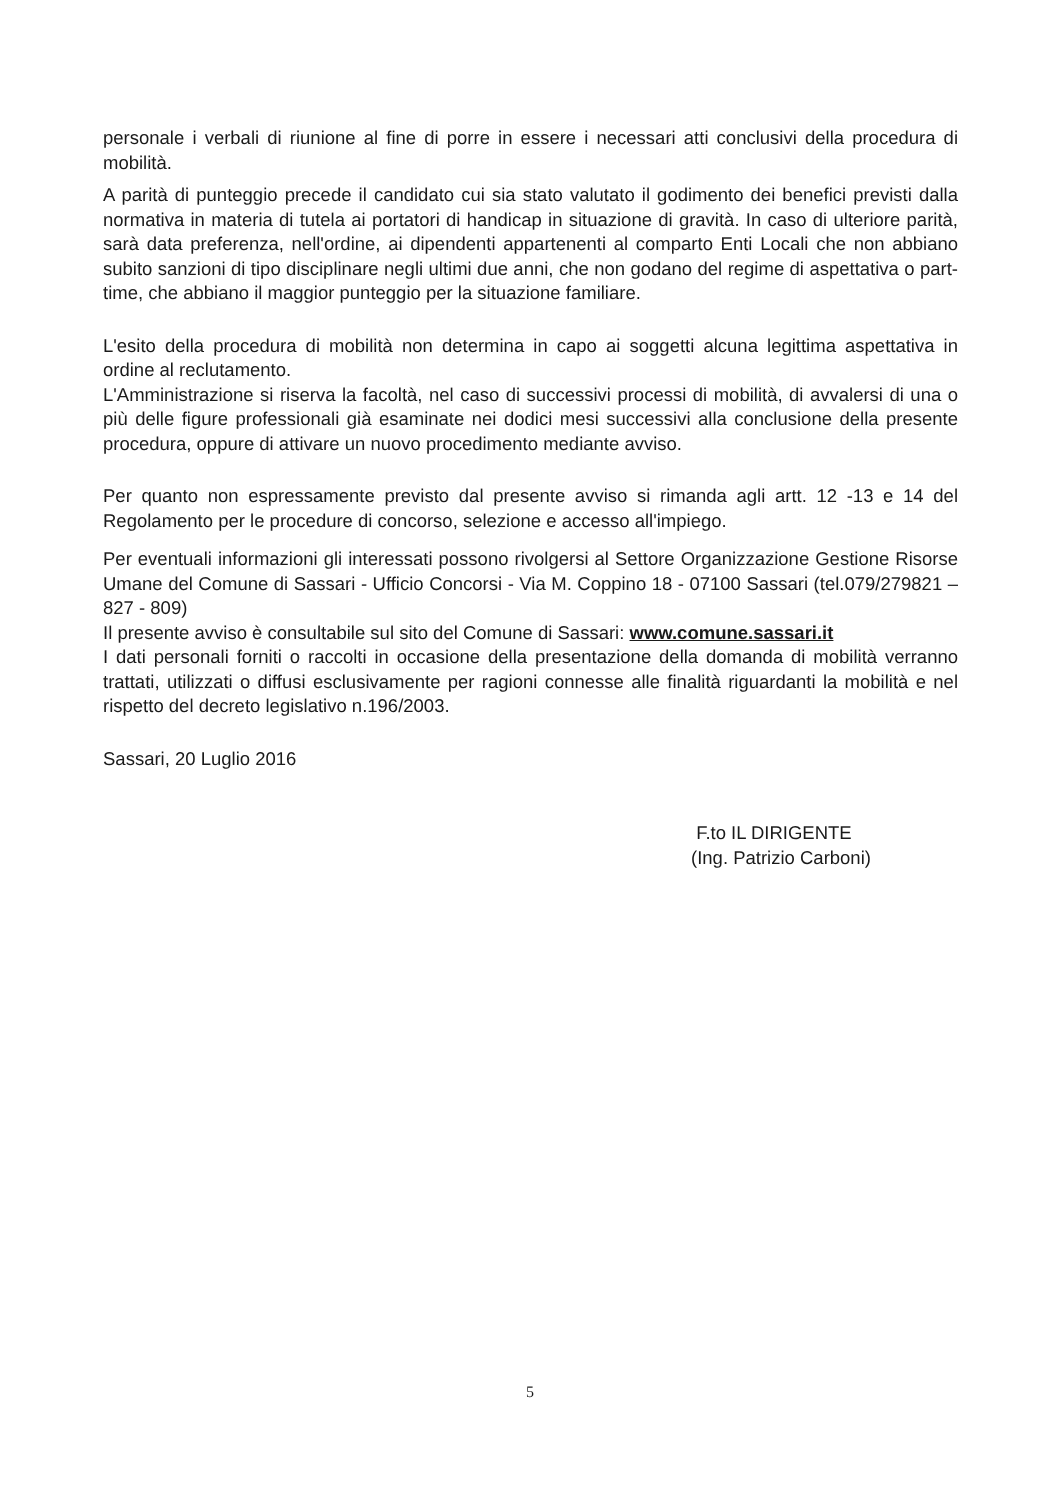personale i verbali di riunione al fine di porre in essere i necessari atti conclusivi della procedura di mobilità.
A parità di punteggio precede il candidato cui sia stato valutato il godimento dei benefici previsti dalla normativa in materia di tutela ai portatori di handicap in situazione di gravità. In caso di ulteriore parità, sarà data preferenza, nell'ordine, ai dipendenti appartenenti al comparto Enti Locali che non abbiano subito sanzioni di tipo disciplinare negli ultimi due anni, che non godano del regime di aspettativa o part-time, che abbiano il maggior punteggio per la situazione familiare.
L'esito della procedura di mobilità non determina in capo ai soggetti alcuna legittima aspettativa in ordine al reclutamento.
L'Amministrazione si riserva la facoltà, nel caso di successivi processi di mobilità, di avvalersi di una o più delle figure professionali già esaminate nei dodici mesi successivi alla conclusione della presente procedura, oppure di attivare un nuovo procedimento mediante avviso.
Per quanto non espressamente previsto dal presente avviso si rimanda agli artt. 12 -13 e 14 del Regolamento per le procedure di concorso, selezione e accesso all'impiego.
Per eventuali informazioni gli interessati possono rivolgersi al Settore Organizzazione Gestione Risorse Umane del Comune di Sassari - Ufficio Concorsi - Via M. Coppino 18 - 07100 Sassari (tel.079/279821 – 827 - 809)
Il presente avviso è consultabile sul sito del Comune di Sassari: www.comune.sassari.it
I dati personali forniti o raccolti in occasione della presentazione della domanda di mobilità verranno trattati, utilizzati o diffusi esclusivamente per ragioni connesse alle finalità riguardanti la mobilità e nel rispetto del decreto legislativo n.196/2003.
Sassari, 20 Luglio 2016
F.to IL DIRIGENTE
(Ing. Patrizio Carboni)
5